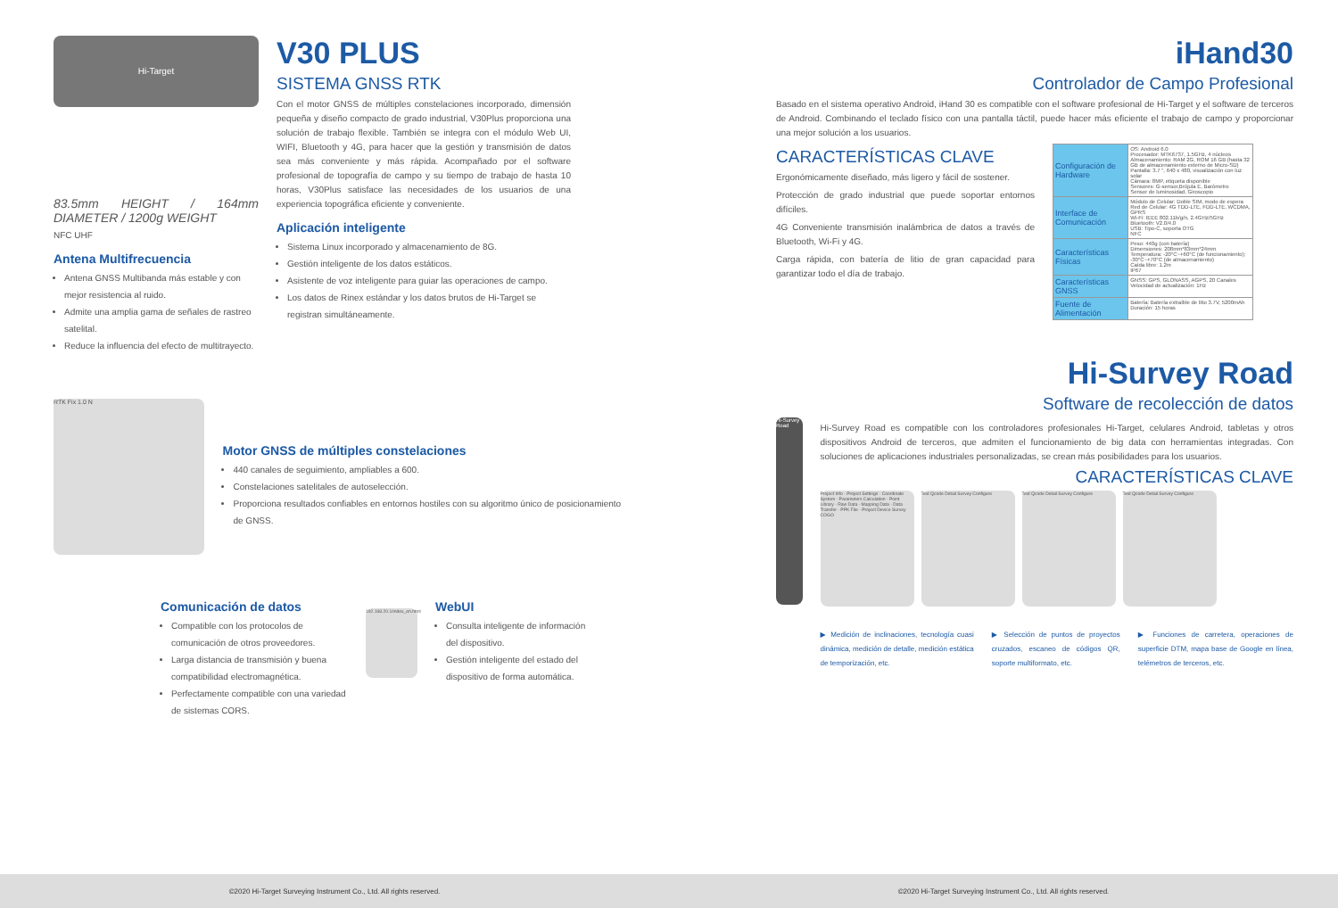Hi-Target
83.5mm HEIGHT / 164mm DIAMETER / 1200g WEIGHT
NFC UHF
Antena Multifrecuencia
Antena GNSS Multibanda más estable y con mejor resistencia al ruido.
Admite una amplia gama de señales de rastreo satelital.
Reduce la influencia del efecto de multitrayecto.
V30 PLUS
SISTEMA GNSS RTK
Con el motor GNSS de múltiples constelaciones incorporado, dimensión pequeña y diseño compacto de grado industrial, V30Plus proporciona una solución de trabajo flexible. También se integra con el módulo Web UI, WIFI, Bluetooth y 4G, para hacer que la gestión y transmisión de datos sea más conveniente y más rápida. Acompañado por el software profesional de topografía de campo y su tiempo de trabajo de hasta 10 horas, V30Plus satisface las necesidades de los usuarios de una experiencia topográfica eficiente y conveniente.
Aplicación inteligente
Sistema Linux incorporado y almacenamiento de 8G.
Gestión inteligente de los datos estáticos.
Asistente de voz inteligente para guiar las operaciones de campo.
Los datos de Rinex estándar y los datos brutos de Hi-Target se registran simultáneamente.
RTK Fix 1.0 N
Motor GNSS de múltiples constelaciones
440 canales de seguimiento, ampliables a 600.
Constelaciones satelitales de autoselección.
Proporciona resultados confiables en entornos hostiles con su algoritmo único de posicionamiento de GNSS.
Comunicación de datos
Compatible con los protocolos de comunicación de otros proveedores.
Larga distancia de transmisión y buena compatibilidad electromagnética.
Perfectamente compatible con una variedad de sistemas CORS.
192.168.20.1/index_en.html
WebUI
Consulta inteligente de información del dispositivo.
Gestión inteligente del estado del dispositivo de forma automática.
iHand30
Controlador de Campo Profesional
Basado en el sistema operativo Android, iHand 30 es compatible con el software profesional de Hi-Target y el software de terceros de Android. Combinando el teclado físico con una pantalla táctil, puede hacer más eficiente el trabajo de campo y proporcionar una mejor solución a los usuarios.
CARACTERÍSTICAS CLAVE
Ergonómicamente diseñado, más ligero y fácil de sostener.
Protección de grado industrial que puede soportar entornos difíciles.
4G Conveniente transmisión inalámbrica de datos a través de Bluetooth, Wi-Fi y 4G.
Carga rápida, con batería de litio de gran capacidad para garantizar todo el día de trabajo.
| Configuración de Hardware | OS: Android 6.0 Procesador: MTK6737, 1.5GHz, 4 núcleos Almacenamiento: RAM 2G, ROM 16 GB (hasta 32 GB de almacenamiento externo de Micro-SD) Pantalla: 3.7 ", 640 x 480, visualización con luz solar Cámara: 8MP, etiqueta disponible Sensores: G-sensor,Brújula E, Barómetro Sensor de luminosidad, Giroscopio |
| Interface de Comunicación | Módulo de Celular: Doble SIM, modo de espera Red de Celular: 4G TDD-LTE, FDD-LTE, WCDMA, GPRS Wi-Fi: IEEE 802.11b/g/n, 2.4GHz/5GHz Bluetooth: V2.0/4.0 USB: Tipo-C, soporta OTG NFC |
| Características Físicas | Peso: 440g (con batería) Dimensiones: 208mm*83mm*24mm Temperatura: -20°C~+60°C (de funcionamiento); -30°C~+70°C (de almacenamiento) Caída libre: 1.2m IP67 |
| Características GNSS | GNSS: GPS, GLONASS, AGPS, 20 Canales Velocidad de actualización: 1Hz |
| Fuente de Alimentación | Batería: Batería extraíble de litio 3.7V, 5200mAh Duración: 15 horas |
Hi-Survey Road
Software de recolección de datos
Hi-Survey Road
Hi-Survey Road es compatible con los controladores profesionales Hi-Target, celulares Android, tabletas y otros dispositivos Android de terceros, que admiten el funcionamiento de big data con herramientas integradas. Con soluciones de aplicaciones industriales personalizadas, se crean más posibilidades para los usuarios.
CARACTERÍSTICAS CLAVE
Project Info · Project Settings · Coordinate System · Parameters Calculation · Point Library · Raw Data · Mapping Data · Data Transfer · PPK File · Project Device Survey COGO
Text Qcode Detail Survey Configure Text Qcode Detail Survey Configure Text Qcode Detail Survey Configure
▶ Medición de inclinaciones, tecnología cuasi dinámica, medición de detalle, medición estática de temporización, etc.
▶ Selección de puntos de proyectos cruzados, escaneo de códigos QR, soporte multiformato, etc.
▶ Funciones de carretera, operaciones de superficie DTM, mapa base de Google en línea, telémetros de terceros, etc.
©2020 Hi-Target Surveying Instrument Co., Ltd. All rights reserved. ©2020 Hi-Target Surveying Instrument Co., Ltd. All rights reserved.